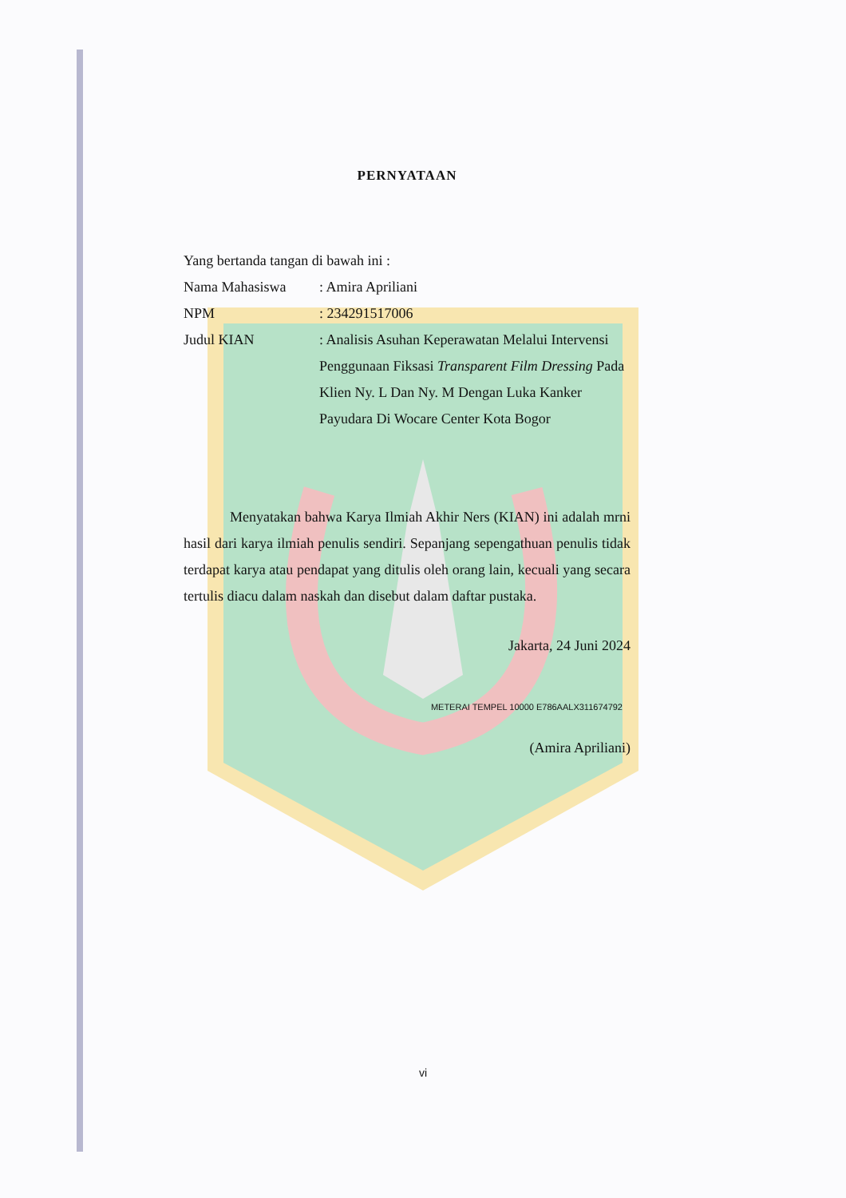PERNYATAAN
Yang bertanda tangan di bawah ini :
Nama Mahasiswa: Amira Apriliani
NPM: 234291517006
Judul KIAN: Analisis Asuhan Keperawatan Melalui Intervensi Penggunaan Fiksasi Transparent Film Dressing Pada Klien Ny. L Dan Ny. M Dengan Luka Kanker Payudara Di Wocare Center Kota Bogor
Menyatakan bahwa Karya Ilmiah Akhir Ners (KIAN) ini adalah mrni hasil dari karya ilmiah penulis sendiri. Sepanjang sepengathuan penulis tidak terdapat karya atau pendapat yang ditulis oleh orang lain, kecuali yang secara tertulis diacu dalam naskah dan disebut dalam daftar pustaka.
Jakarta, 24 Juni 2024
METERAI TEMPEL 10000 E786AALX311674792
(Amira Apriliani)
vi